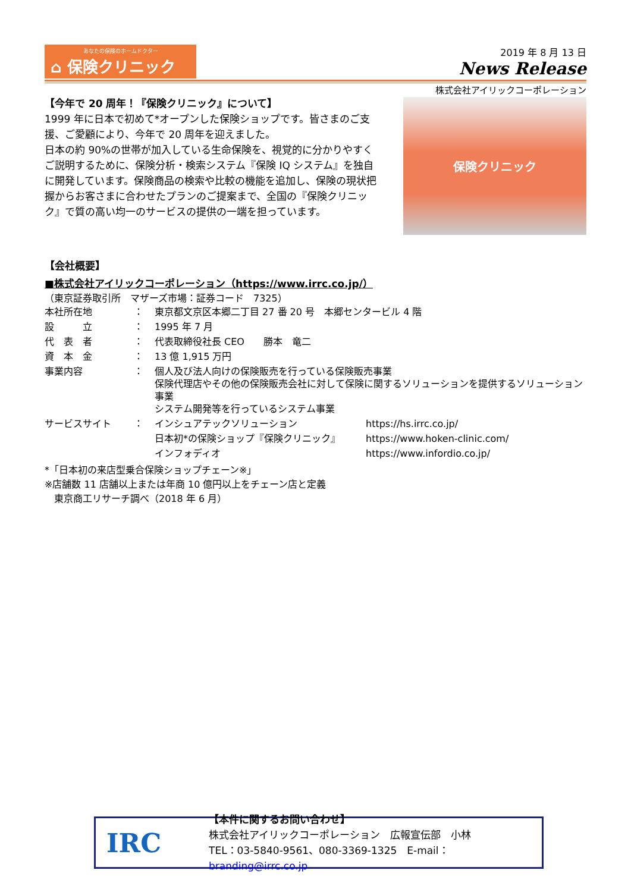あなたの保険のホームドクター
⌂ 保険クリニック
2019 年 8 月 13 日
News Release
株式会社アイリックコーポレーション
【今年で 20 周年！『保険クリニック』について】
1999 年に日本で初めて*オープンした保険ショップです。皆さまのご支援、ご愛顧により、今年で 20 周年を迎えました。
日本の約 90%の世帯が加入している生命保険を、視覚的に分かりやすくご説明するために、保険分析・検索システム『保険 IQ システム』を独自に開発しています。保険商品の検索や比較の機能を追加し、保険の現状把握からお客さまに合わせたプランのご提案まで、全国の『保険クリニック』で質の高い均一のサービスの提供の一端を担っています。
保険クリニック
【会社概要】
■株式会社アイリックコーポレーション（https://www.irrc.co.jp/）
（東京証券取引所　マザーズ市場：証券コード　7325）
| 本社所在地 | ： | 東京都文京区本郷二丁目 27 番 20 号 本郷センタービル 4 階 | |
| 設 立 | ： | 1995 年 7 月 | |
| 代 表 者 | ： | 代表取締役社長 CEO 勝本 竜二 | |
| 資 本 金 | ： | 13 億 1,915 万円 | |
| 事業内容 | ： | 個人及び法人向けの保険販売を行っている保険販売事業 保険代理店やその他の保険販売会社に対して保険に関するソリューションを提供するソリューション事業 システム開発等を行っているシステム事業 | |
| サービスサイト | ： | インシュアテックソリューション | https://hs.irrc.co.jp/ |
| | | 日本初*の保険ショップ『保険クリニック』 | https://www.hoken-clinic.com/ |
| | | インフォディオ | https://www.infordio.co.jp/ |
*「日本初の来店型乗合保険ショップチェーン※」
※店舗数 11 店舗以上または年商 10 億円以上をチェーン店と定義
　東京商工リサーチ調べ（2018 年 6 月）
IRC
【本件に関するお問い合わせ】
株式会社アイリックコーポレーション　広報宣伝部　小林
TEL：03-5840-9561、080-3369-1325　E-mail：branding@irrc.co.jp